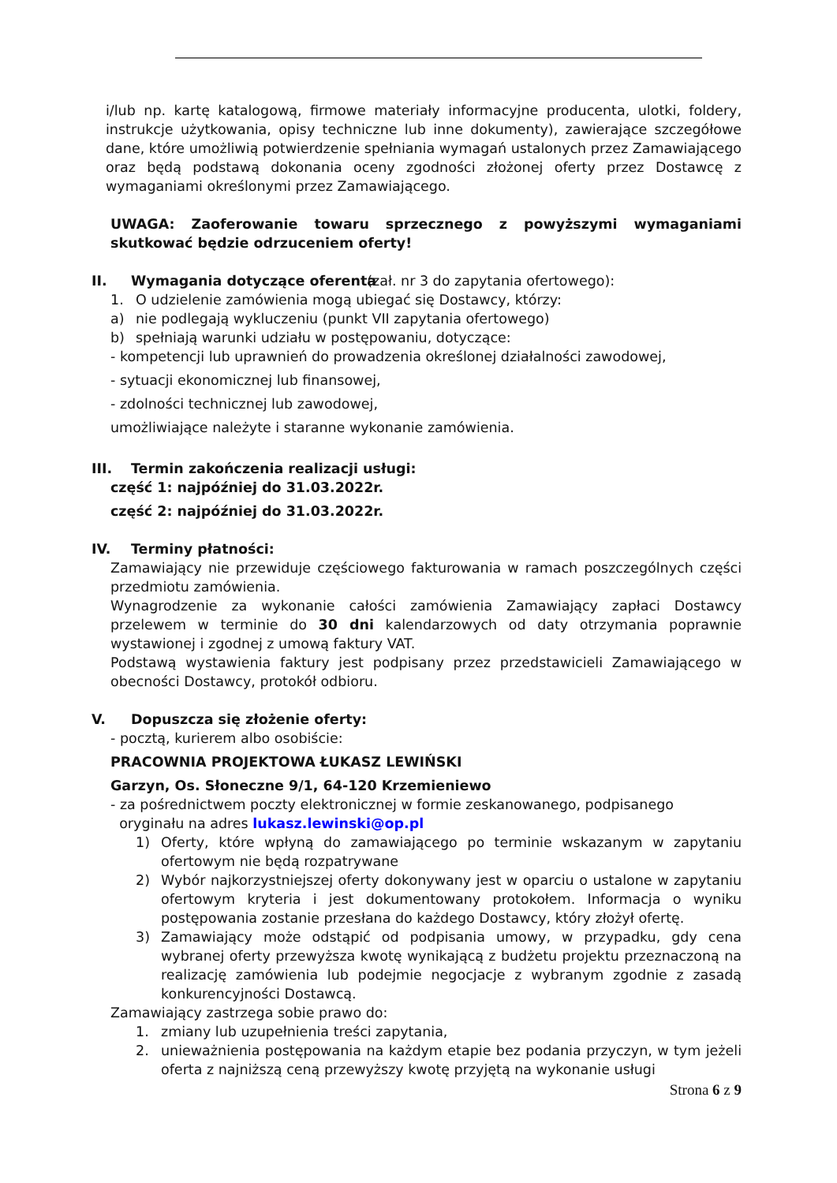i/lub np. kartę katalogową, firmowe materiały informacyjne producenta, ulotki, foldery, instrukcje użytkowania, opisy techniczne lub inne dokumenty), zawierające szczegółowe dane, które umożliwią potwierdzenie spełniania wymagań ustalonych przez Zamawiającego oraz będą podstawą dokonania oceny zgodności złożonej oferty przez Dostawcę z wymaganiami określonymi przez Zamawiającego.
UWAGA: Zaoferowanie towaru sprzecznego z powyższymi wymaganiami skutkować będzie odrzuceniem oferty!
II. Wymagania dotyczące oferenta (zał. nr 3 do zapytania ofertowego):
1. O udzielenie zamówienia mogą ubiegać się Dostawcy, którzy:
a) nie podlegają wykluczeniu (punkt VII zapytania ofertowego)
b) spełniają warunki udziału w postępowaniu, dotyczące:
- kompetencji lub uprawnień do prowadzenia określonej działalności zawodowej,
- sytuacji ekonomicznej lub finansowej,
- zdolności technicznej lub zawodowej,
umożliwiające należyte i staranne wykonanie zamówienia.
III. Termin zakończenia realizacji usługi:
część 1: najpóźniej do 31.03.2022r.
część 2: najpóźniej do 31.03.2022r.
IV. Terminy płatności:
Zamawiający nie przewiduje częściowego fakturowania w ramach poszczególnych części przedmiotu zamówienia.
Wynagrodzenie za wykonanie całości zamówienia Zamawiający zapłaci Dostawcy przelewem w terminie do 30 dni kalendarzowych od daty otrzymania poprawnie wystawionej i zgodnej z umową faktury VAT.
Podstawą wystawienia faktury jest podpisany przez przedstawicieli Zamawiającego w obecności Dostawcy, protokół odbioru.
V. Dopuszcza się złożenie oferty:
- pocztą, kurierem albo osobiście:
PRACOWNIA PROJEKTOWA ŁUKASZ LEWIŃSKI
Garzyn, Os. Słoneczne 9/1, 64-120 Krzemieniewo
- za pośrednictwem poczty elektronicznej w formie zeskanowanego, podpisanego
oryginału na adres lukasz.lewinski@op.pl
1) Oferty, które wpłyną do zamawiającego po terminie wskazanym w zapytaniu ofertowym nie będą rozpatrywane
2) Wybór najkorzystniejszej oferty dokonywany jest w oparciu o ustalone w zapytaniu ofertowym kryteria i jest dokumentowany protokołem. Informacja o wyniku postępowania zostanie przesłana do każdego Dostawcy, który złożył ofertę.
3) Zamawiający może odstąpić od podpisania umowy, w przypadku, gdy cena wybranej oferty przewyższa kwotę wynikającą z budżetu projektu przeznaczoną na realizację zamówienia lub podejmie negocjacje z wybranym zgodnie z zasadą konkurencyjności Dostawcą.
Zamawiający zastrzega sobie prawo do:
1. zmiany lub uzupełnienia treści zapytania,
2. unieważnienia postępowania na każdym etapie bez podania przyczyn, w tym jeżeli oferta z najniższą ceną przewyższy kwotę przyjętą na wykonanie usługi
Strona 6 z 9